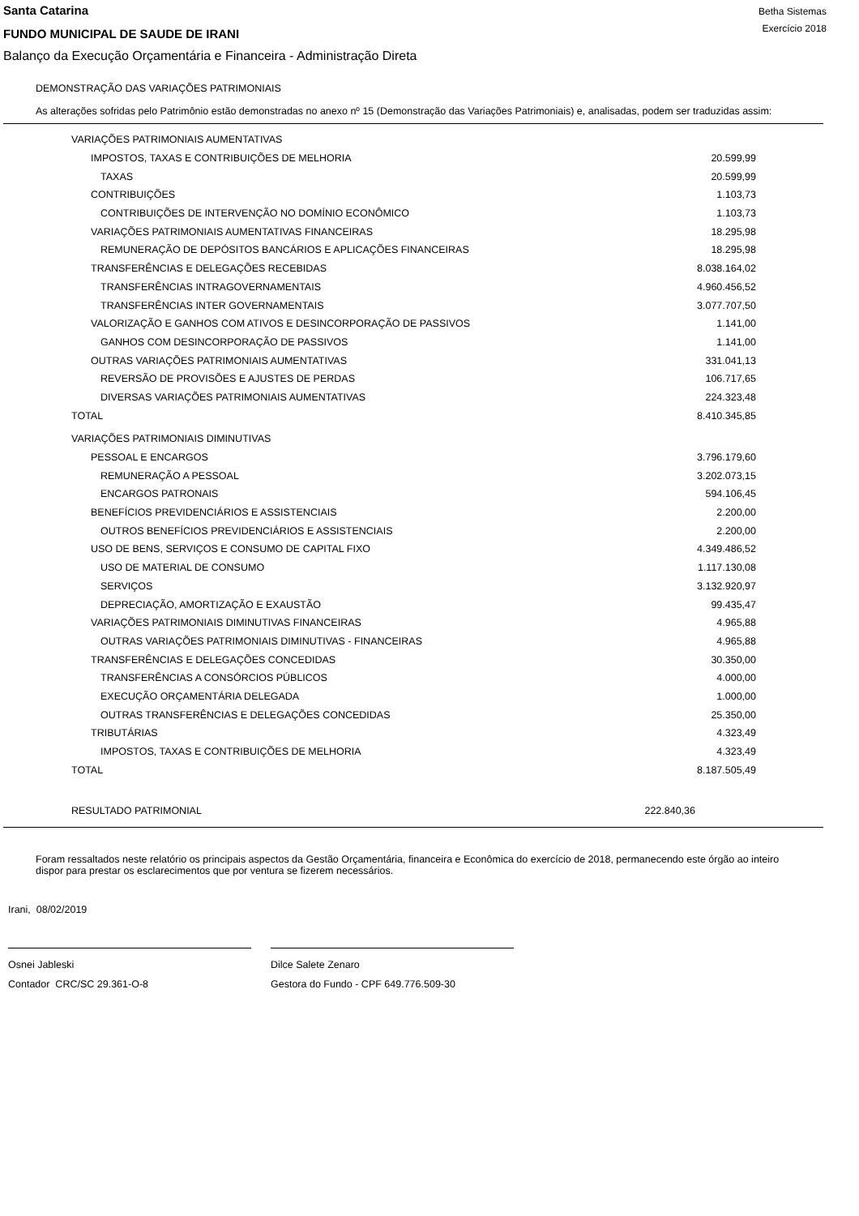Santa Catarina
FUNDO MUNICIPAL DE SAUDE DE IRANI
Betha Sistemas
Exercício 2018
Balanço da Execução Orçamentária e Financeira - Administração Direta
DEMONSTRAÇÃO DAS VARIAÇÕES PATRIMONIAIS
As alterações sofridas pelo Patrimônio estão demonstradas no anexo nº 15 (Demonstração das Variações Patrimoniais) e, analisadas, podem ser traduzidas assim:
| VARIAÇÕES PATRIMONIAIS AUMENTATIVAS | |
| IMPOSTOS, TAXAS E CONTRIBUIÇÕES DE MELHORIA | 20.599,99 |
| TAXAS | 20.599,99 |
| CONTRIBUIÇÕES | 1.103,73 |
| CONTRIBUIÇÕES DE INTERVENÇÃO NO DOMÍNIO ECONÔMICO | 1.103,73 |
| VARIAÇÕES PATRIMONIAIS AUMENTATIVAS FINANCEIRAS | 18.295,98 |
| REMUNERAÇÃO DE DEPÓSITOS BANCÁRIOS E APLICAÇÕES FINANCEIRAS | 18.295,98 |
| TRANSFERÊNCIAS E DELEGAÇÕES RECEBIDAS | 8.038.164,02 |
| TRANSFERÊNCIAS INTRAGOVERNAMENTAIS | 4.960.456,52 |
| TRANSFERÊNCIAS INTER GOVERNAMENTAIS | 3.077.707,50 |
| VALORIZAÇÃO E GANHOS COM ATIVOS E DESINCORPORAÇÃO DE PASSIVOS | 1.141,00 |
| GANHOS COM DESINCORPORAÇÃO DE PASSIVOS | 1.141,00 |
| OUTRAS VARIAÇÕES PATRIMONIAIS AUMENTATIVAS | 331.041,13 |
| REVERSÃO DE PROVISÕES E AJUSTES DE PERDAS | 106.717,65 |
| DIVERSAS VARIAÇÕES PATRIMONIAIS AUMENTATIVAS | 224.323,48 |
| TOTAL | 8.410.345,85 |
| VARIAÇÕES PATRIMONIAIS DIMINUTIVAS | |
| PESSOAL E ENCARGOS | 3.796.179,60 |
| REMUNERAÇÃO A PESSOAL | 3.202.073,15 |
| ENCARGOS PATRONAIS | 594.106,45 |
| BENEFÍCIOS PREVIDENCIÁRIOS E ASSISTENCIAIS | 2.200,00 |
| OUTROS BENEFÍCIOS PREVIDENCIÁRIOS E ASSISTENCIAIS | 2.200,00 |
| USO DE BENS, SERVIÇOS E CONSUMO DE CAPITAL FIXO | 4.349.486,52 |
| USO DE MATERIAL DE CONSUMO | 1.117.130,08 |
| SERVIÇOS | 3.132.920,97 |
| DEPRECIAÇÃO, AMORTIZAÇÃO E EXAUSTÃO | 99.435,47 |
| VARIAÇÕES PATRIMONIAIS DIMINUTIVAS FINANCEIRAS | 4.965,88 |
| OUTRAS VARIAÇÕES PATRIMONIAIS DIMINUTIVAS - FINANCEIRAS | 4.965,88 |
| TRANSFERÊNCIAS E DELEGAÇÕES CONCEDIDAS | 30.350,00 |
| TRANSFERÊNCIAS A CONSÓRCIOS PÚBLICOS | 4.000,00 |
| EXECUÇÃO ORÇAMENTÁRIA DELEGADA | 1.000,00 |
| OUTRAS TRANSFERÊNCIAS E DELEGAÇÕES CONCEDIDAS | 25.350,00 |
| TRIBUTÁRIAS | 4.323,49 |
| IMPOSTOS, TAXAS E CONTRIBUIÇÕES DE MELHORIA | 4.323,49 |
| TOTAL | 8.187.505,49 |
| RESULTADO PATRIMONIAL | 222.840,36 |
Foram ressaltados neste relatório os principais aspectos da Gestão Orçamentária, financeira e Econômica do exercício de 2018, permanecendo este órgão ao inteiro dispor para prestar os esclarecimentos que por ventura se fizerem necessários.
Irani, 08/02/2019
Osnei Jableski
Contador CRC/SC 29.361-O-8
Dilce Salete Zenaro
Gestora do Fundo - CPF 649.776.509-30